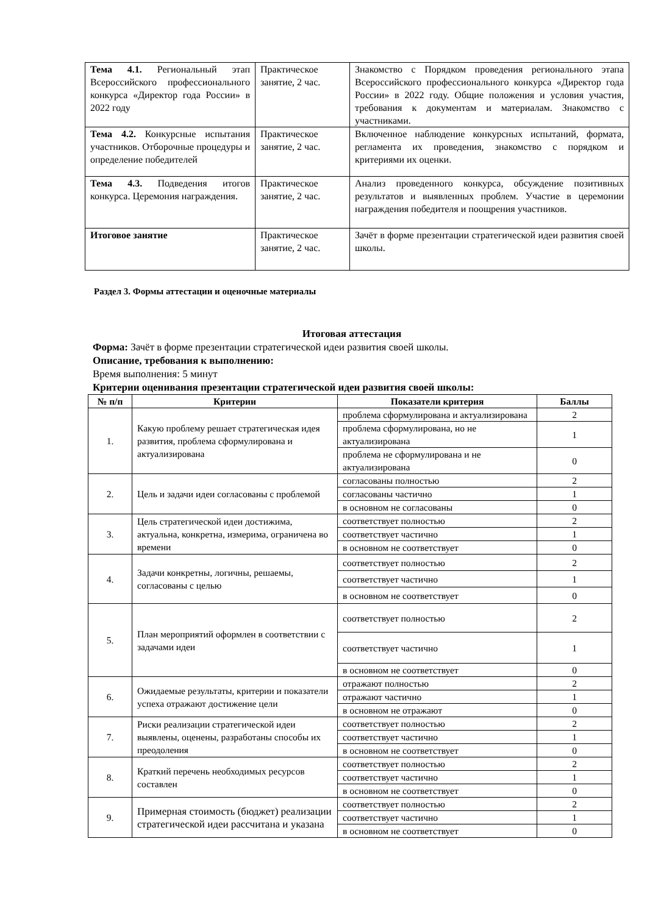| Тема 4.1. Региональный этап Всероссийского профессионального конкурса «Директор года России» в 2022 году | Практическое занятие, 2 час. | Знакомство с Порядком проведения регионального этапа Всероссийского профессионального конкурса «Директор года России» в 2022 году. Общие положения и условия участия, требования к документам и материалам. Знакомство с участниками. |
| Тема 4.2. Конкурсные испытания участников. Отборочные процедуры и определение победителей | Практическое занятие, 2 час. | Включенное наблюдение конкурсных испытаний, формата, регламента их проведения, знакомство с порядком и критериями их оценки. |
| Тема 4.3. Подведения итогов конкурса. Церемония награждения. | Практическое занятие, 2 час. | Анализ проведенного конкурса, обсуждение позитивных результатов и выявленных проблем. Участие в церемонии награждения победителя и поощрения участников. |
| Итоговое занятие | Практическое занятие, 2 час. | Зачёт в форме презентации стратегической идеи развития своей школы. |
Раздел 3. Формы аттестации и оценочные материалы
Итоговая аттестация
Форма: Зачёт в форме презентации стратегической идеи развития своей школы.
Описание, требования к выполнению:
Время выполнения: 5 минут
Критерии оценивания презентации стратегической идеи развития своей школы:
| № п/п | Критерии | Показатели критерия | Баллы |
| --- | --- | --- | --- |
| 1. | Какую проблему решает стратегическая идея развития, проблема сформулирована и актуализирована | проблема сформулирована и актуализирована | 2 |
| | | проблема сформулирована, но не актуализирована | 1 |
| | | проблема не сформулирована и не актуализирована | 0 |
| 2. | Цель и задачи идеи согласованы с проблемой | согласованы полностью | 2 |
| | | согласованы частично | 1 |
| | | в основном не согласованы | 0 |
| 3. | Цель стратегической идеи достижима, актуальна, конкретна, измерима, ограничена во времени | соответствует полностью | 2 |
| | | соответствует частично | 1 |
| | | в основном не соответствует | 0 |
| 4. | Задачи конкретны, логичны, решаемы, согласованы с целью | соответствует полностью | 2 |
| | | соответствует частично | 1 |
| | | в основном не соответствует | 0 |
| 5. | План мероприятий оформлен в соответствии с задачами идеи | соответствует полностью | 2 |
| | | соответствует частично | 1 |
| | | в основном не соответствует | 0 |
| 6. | Ожидаемые результаты, критерии и показатели успеха отражают достижение цели | отражают полностью | 2 |
| | | отражают частично | 1 |
| | | в основном не отражают | 0 |
| 7. | Риски реализации стратегической идеи выявлены, оценены, разработаны способы их преодоления | соответствует полностью | 2 |
| | | соответствует частично | 1 |
| | | в основном не соответствует | 0 |
| 8. | Краткий перечень необходимых ресурсов составлен | соответствует полностью | 2 |
| | | соответствует частично | 1 |
| | | в основном не соответствует | 0 |
| 9. | Примерная стоимость (бюджет) реализации стратегической идеи рассчитана и указана | соответствует полностью | 2 |
| | | соответствует частично | 1 |
| | | в основном не соответствует | 0 |